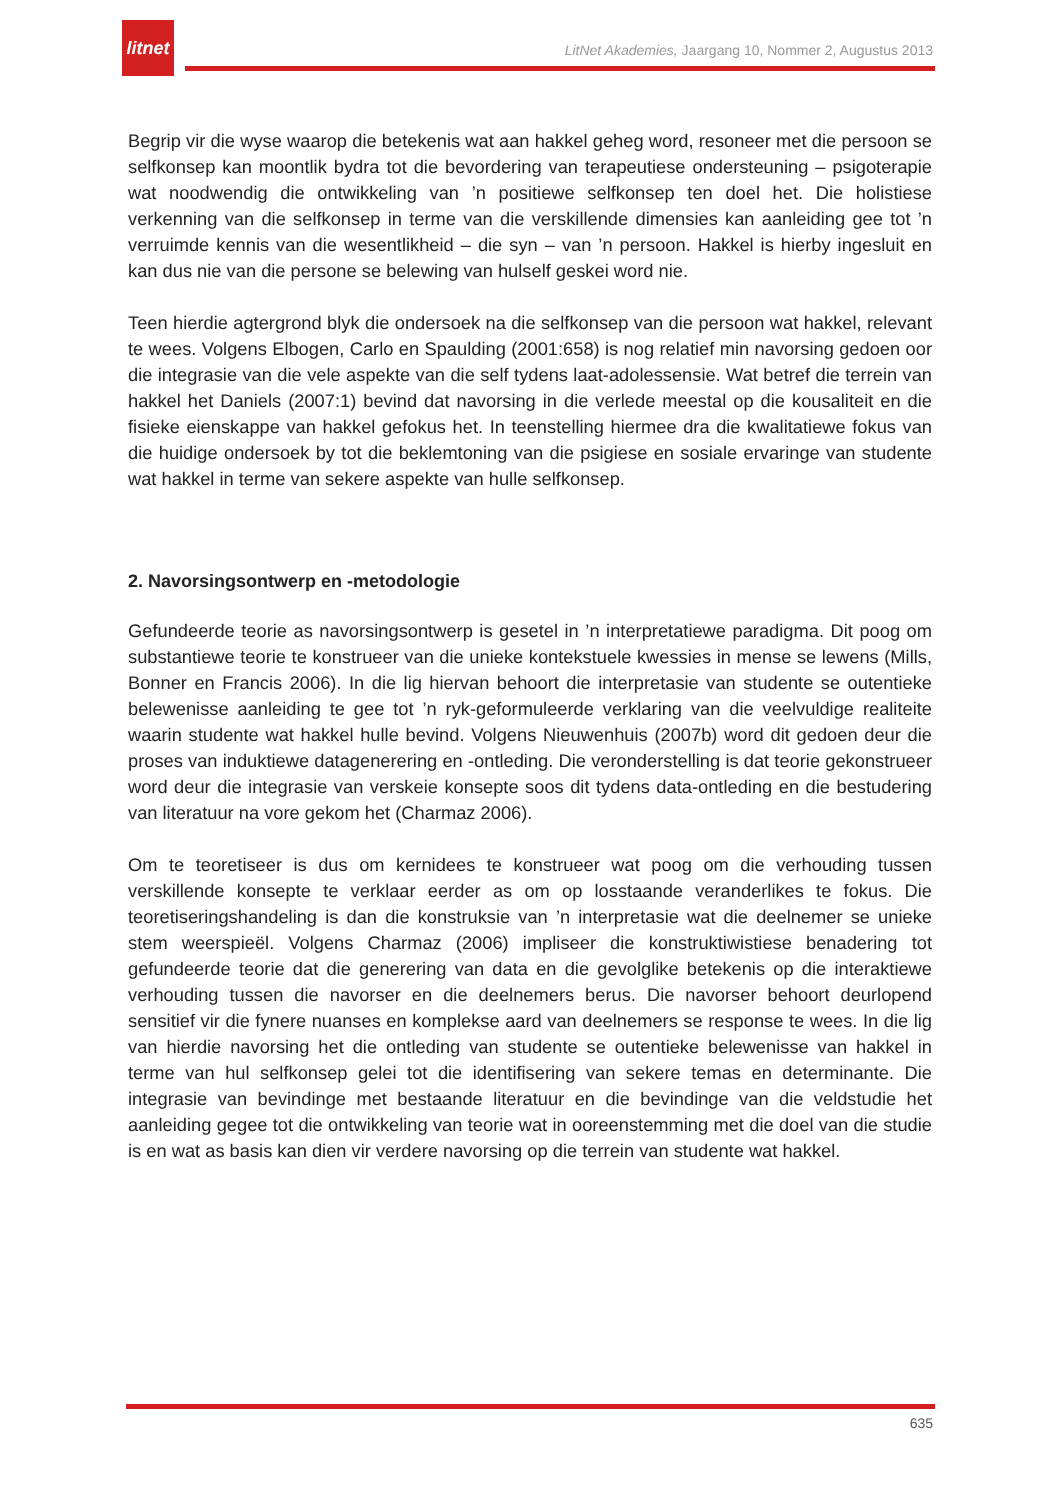litnet
LitNet Akademies, Jaargang 10, Nommer 2, Augustus 2013
Begrip vir die wyse waarop die betekenis wat aan hakkel geheg word, resoneer met die persoon se selfkonsep kan moontlik bydra tot die bevordering van terapeutiese ondersteuning – psigoterapie wat noodwendig die ontwikkeling van ’n positiewe selfkonsep ten doel het. Die holistiese verkenning van die selfkonsep in terme van die verskillende dimensies kan aanleiding gee tot ’n verruimde kennis van die wesentlikheid – die syn – van ’n persoon. Hakkel is hierby ingesluit en kan dus nie van die persone se belewing van hulself geskei word nie.
Teen hierdie agtergrond blyk die ondersoek na die selfkonsep van die persoon wat hakkel, relevant te wees. Volgens Elbogen, Carlo en Spaulding (2001:658) is nog relatief min navorsing gedoen oor die integrasie van die vele aspekte van die self tydens laat-adolessensie. Wat betref die terrein van hakkel het Daniels (2007:1) bevind dat navorsing in die verlede meestal op die kousaliteit en die fisieke eienskappe van hakkel gefokus het. In teenstelling hiermee dra die kwalitatiewe fokus van die huidige ondersoek by tot die beklemtoning van die psigiese en sosiale ervaringe van studente wat hakkel in terme van sekere aspekte van hulle selfkonsep.
2. Navorsingsontwerp en -metodologie
Gefundeerde teorie as navorsingsontwerp is gesetel in ’n interpretatiewe paradigma. Dit poog om substantiewe teorie te konstrueer van die unieke kontekstuele kwessies in mense se lewens (Mills, Bonner en Francis 2006). In die lig hiervan behoort die interpretasie van studente se outentieke belewenisse aanleiding te gee tot ’n ryk-geformuleerde verklaring van die veelvuldige realiteite waarin studente wat hakkel hulle bevind. Volgens Nieuwenhuis (2007b) word dit gedoen deur die proses van induktiewe datagenerering en -ontleding. Die veronderstelling is dat teorie gekonstrueer word deur die integrasie van verskeie konsepte soos dit tydens data-ontleding en die bestudering van literatuur na vore gekom het (Charmaz 2006).
Om te teoretiseer is dus om kernidees te konstrueer wat poog om die verhouding tussen verskillende konsepte te verklaar eerder as om op losstaande veranderlikes te fokus. Die teoretiseringshandeling is dan die konstruksie van ’n interpretasie wat die deelnemer se unieke stem weerspieël. Volgens Charmaz (2006) impliseer die konstruktiwistiese benadering tot gefundeerde teorie dat die generering van data en die gevolglike betekenis op die interaktiewe verhouding tussen die navorser en die deelnemers berus. Die navorser behoort deurlopend sensitief vir die fynere nuanses en komplekse aard van deelnemers se response te wees. In die lig van hierdie navorsing het die ontleding van studente se outentieke belewenisse van hakkel in terme van hul selfkonsep gelei tot die identifisering van sekere temas en determinante. Die integrasie van bevindinge met bestaande literatuur en die bevindinge van die veldstudie het aanleiding gegee tot die ontwikkeling van teorie wat in ooreenstemming met die doel van die studie is en wat as basis kan dien vir verdere navorsing op die terrein van studente wat hakkel.
635